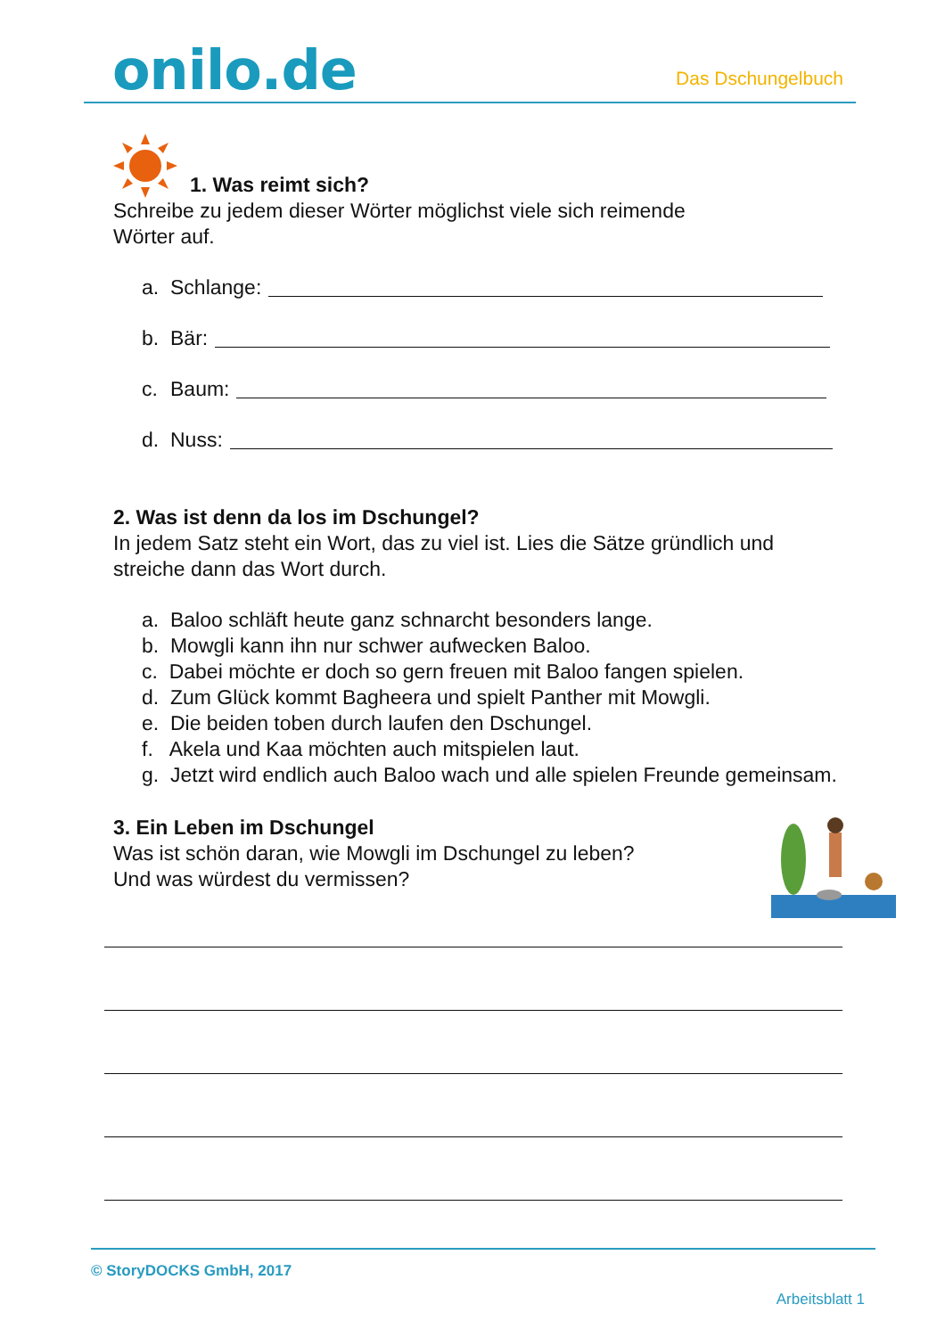onilo.de
Das Dschungelbuch
1. Was reimt sich?
Schreibe zu jedem dieser Wörter möglichst viele sich reimende
Wörter auf.
a. Schlange:
b. Bär:
c. Baum:
d. Nuss:
2. Was ist denn da los im Dschungel?
In jedem Satz steht ein Wort, das zu viel ist. Lies die Sätze gründlich und
streiche dann das Wort durch.
a. Baloo schläft heute ganz schnarcht besonders lange.
b. Mowgli kann ihn nur schwer aufwecken Baloo.
c. Dabei möchte er doch so gern freuen mit Baloo fangen spielen.
d. Zum Glück kommt Bagheera und spielt Panther mit Mowgli.
e. Die beiden toben durch laufen den Dschungel.
f. Akela und Kaa möchten auch mitspielen laut.
g. Jetzt wird endlich auch Baloo wach und alle spielen Freunde gemeinsam.
3. Ein Leben im Dschungel
Was ist schön daran, wie Mowgli im Dschungel zu leben?
Und was würdest du vermissen?
© StoryDOCKS GmbH, 2017
Arbeitsblatt 1